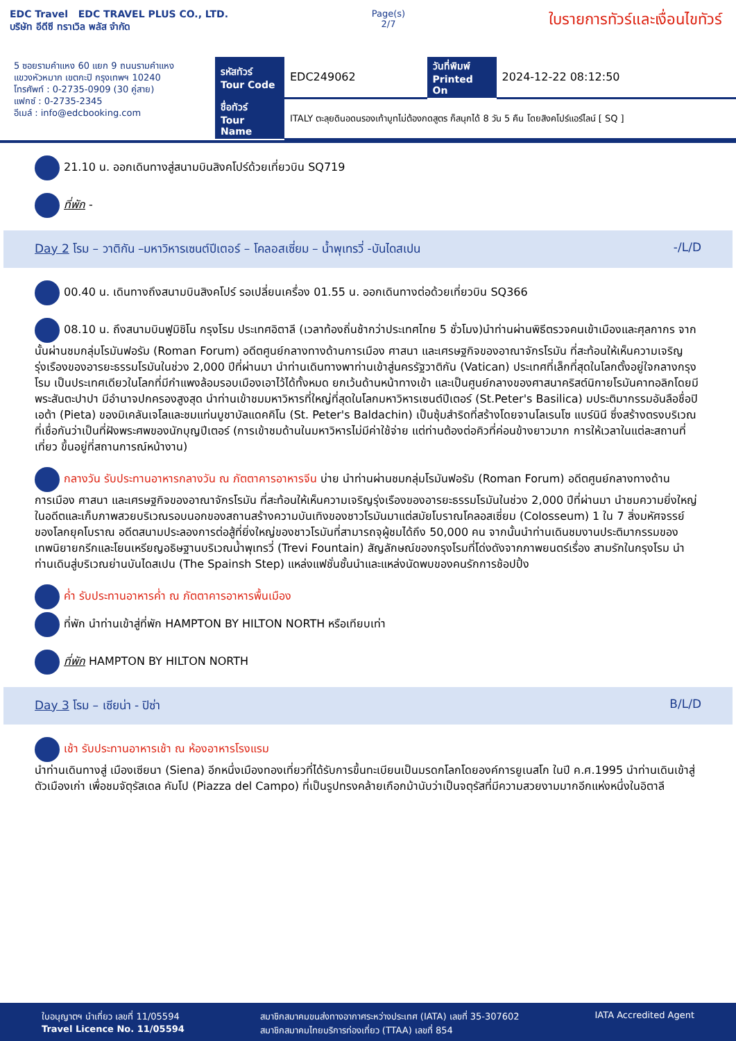EDC Travel EDC TRAVEL PLUS CO., LTD.
บริษัท อีดีซี ทราเวิล พลัส จำกัด
Page(s)
2/7
ใบรายการทัวร์และเงื่อนไขทัวร์
5 ซอยรามคำแหง 60 แยก 9 ถนนรามคำแหง
แขวงหัวหมาก เขตกะปิ กรุงเทพฯ 10240
โทรศัพท์ : 0-2735-0909 (30 คู่สาย)
แฟกซ์ : 0-2735-2345
อีเมล์ : info@edcbooking.com
| รหัสทัวร์ Tour Code | EDC249062 | วันที่พิมพ์ Printed On | 2024-12-22 08:12:50 |
| ชื่อทัวร์ Tour Name | ITALY ตะลุยดินอดนรองเท้าบูทไม่ต้องกดสูตร ก็สนุกได้ 8 วัน 5 คืน โดยสิงคโปร์แอร์ไลน์ [ SQ ] | | |
21.10 น. ออกเดินทางสู่สนามบินสิงคโปร์ด้วยเที่ยวบิน SQ719
ที่พัก -
Day 2 โรม – วาติกัน –มหาวิหารเซนต์ปีเตอร์ – โคลอสเซี่ยม – น้ำพุเทรวี่ -บันไดสเปน -/L/D
00.40 น. เดินทางถึงสนามบินสิงคโปร์ รอเปลี่ยนเครื่อง 01.55 น. ออกเดินทางต่อด้วยเที่ยวบิน SQ366
08.10 น. ถึงสนามบินฟูมิชิโน กรุงโรม ประเทศอิตาลี (เวลาท้องถิ่นช้ากว่าประเทศไทย 5 ชั่วโมง)นำท่านผ่านพิธีตรวจคนเข้าเมืองและศุลกากร จากนั้นผ่านชมกลุ่มโรมันฟอรัม (Roman Forum) อดีตศูนย์กลางทางด้านการเมือง ศาสนา และเศรษฐกิจของอาณาจักรโรมัน ที่สะท้อนให้เห็นความเจริญรุ่งเรืองของอารยะธรรมโรมันในช่วง 2,000 ปีที่ผ่านมา นำท่านเดินทางพาท่านเข้าสู่นครรัฐวาติกัน (Vatican) ประเทศที่เล็กที่สุดในโลกตั้งอยู่ใจกลางกรุงโรม เป็นประเทศเดียวในโลกที่มีกำแพงล้อมรอบเมืองเอาไว้ได้ทั้งหมด ยกเว้นด้านหน้าทางเข้า และเป็นศูนย์กลางของศาสนาคริสต์นิกายโรมันคาทอลิกโดยมีพระสันตะปาปา มีอำนาจปกครองสูงสุด นำท่านเข้าชมมหาวิหารที่ใหญ่ที่สุดในโลกมหาวิหารเซนต์ปีเตอร์ (St.Peter's Basilica) มประติมากรรมอันลือชื่อปิเอต้า (Pieta) ของมิเคลันเจโลและชมแท่นบูชาบัลแดคคิโน (St. Peter's Baldachin) เป็นซุ้มสำริดที่สร้างโดยจานโลเรนโซ แบร์นินี ซึ่งสร้างตรงบริเวณที่เชื่อกันว่าเป็นที่ฝังพระศพของนักบุญปีเตอร์ (การเข้าชมด้านในมหาวิหารไม่มีค่าใช้จ่าย แต่ท่านต้องต่อคิวที่ค่อนข้างยาวมาก การให้เวลาในแต่ละสถานที่เที่ยว ขึ้นอยู่ที่สถานการณ์หน้างาน)
กลางวัน รับประทานอาหารกลางวัน ณ ภัตตาคารอาหารจีน บ่าย นำท่านผ่านชมกลุ่มโรมันฟอรัม (Roman Forum) อดีตศูนย์กลางทางด้านการเมือง ศาสนา และเศรษฐกิจของอาณาจักรโรมัน ที่สะท้อนให้เห็นความเจริญรุ่งเรืองของอารยะธรรมโรมันในช่วง 2,000 ปีที่ผ่านมา นำชมความยิ่งใหญ่ในอดีตและเก็บภาพสวยบริเวณรอบนอกของสถานสร้างความบันเทิงของชาวโรมันมาแต่สมัยโบราณโคลอสเซี่ยม (Colosseum) 1 ใน 7 สิ่งมหัศจรรย์ของโลกยุคโบราณ อดีตสนามประลองการต่อสู้ที่ยิ่งใหญ่ของชาวโรมันที่สามารถจุผู้ชมได้ถึง 50,000 คน จากนั้นนำท่านเดินชมงานประติมากรรมของเทพนิยายกรีกและโยนเหรียญอธิษฐานบริเวณน้ำพุเทรวี่ (Trevi Fountain) สัญลักษณ์ของกรุงโรมที่โด่งดังจากภาพยนตร์เรื่อง สามรักในกรุงโรม นำท่านเดินสู่บริเวณย่านบันไดสเปน (The Spainsh Step) แหล่งแฟชั่นชั้นนำและแหล่งนัดพบของคนรักการช้อปปิ้ง
ค่ำ รับประทานอาหารค่ำ ณ ภัตตาคารอาหารพื้นเมือง
ที่พัก นำท่านเข้าสู่ที่พัก HAMPTON BY HILTON NORTH หรือเทียบเท่า
ที่พัก HAMPTON BY HILTON NORTH
Day 3 โรม – เซียน่า - ปิซ่า B/L/D
เช้า รับประทานอาหารเช้า ณ ห้องอาหารโรงแรม
นำท่านเดินทางสู่ เมืองเซียนา (Siena) อีกหนึ่งเมืองทองเที่ยวที่ได้รับการขึ้นทะเบียนเป็นมรดกโลกโดยองค์การยูเนสโก ในปี ค.ศ.1995 นำท่านเดินเข้าสู่ตัวเมืองเก่า เพื่อชมจัตุรัสเดล คัมโป (Piazza del Campo) ที่เป็นรูปทรงคล้ายเกือกม้านับว่าเป็นจตุรัสที่มีความสวยงามมากอีกแห่งหนึ่งในอิตาลี
ใบอนุญาตฯ นำเที่ยว เลขที่ 11/05594
Travel Licence No. 11/05594
สมาชิกสมาคมขนส่งทางอากาศระหว่างประเทศ (IATA) เลขที่ 35-307602
สมาชิกสมาคมไทยบริการท่องเที่ยว (TTAA) เลขที่ 854
IATA Accredited Agent